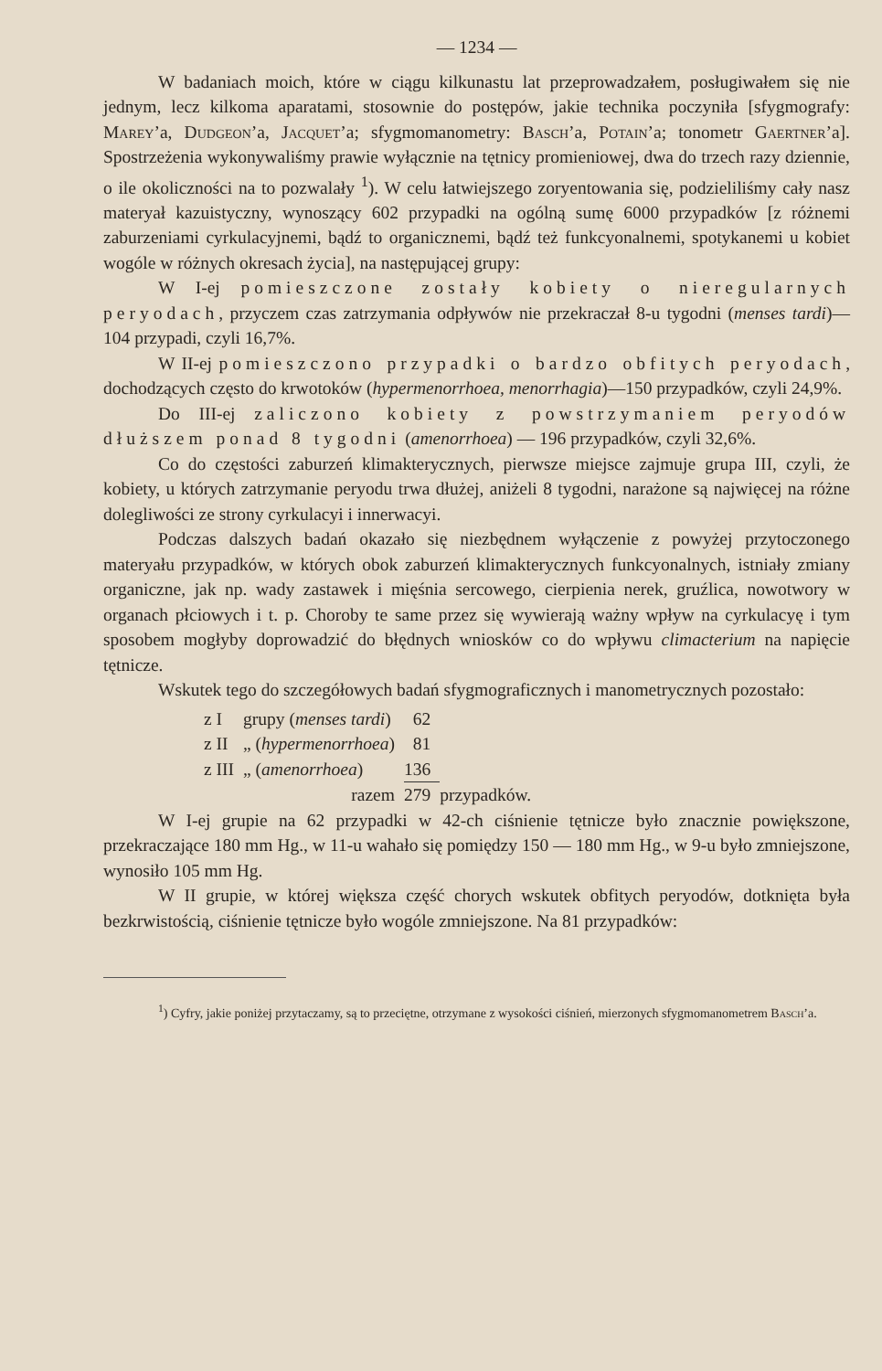— 1234 —
W badaniach moich, które w ciągu kilkunastu lat przeprowadzałem, posługiwałem się nie jednym, lecz kilkoma aparatami, stosownie do postępów, jakie technika poczyniła [sfygmografy: Marey’a, Dudgeon’a, Jacquet’a; sfygmomanometry: Basch’a, Potain’a; tonometr Gaertner’a]. Spostrzeżenia wykonywaliśmy prawie wyłącznie na tętnicy promieniowej, dwa do trzech razy dziennie, o ile okoliczności na to pozwalały <sup>1</sup>). W celu łatwiejszego zoryentowania się, podzieliliśmy cały nasz materyał kazuistyczny, wynoszący 602 przypadki na ogólną sumę 6000 przypadków [z różnemi zaburzeniami cyrkulacyjnemi, bądź to organicznemi, bądź też funkcyonalnemi, spotykanemi u kobiet wogóle w różnych okresach życia], na następującej grupy:
W I-ej pomieszczone zostały kobiety o nieregularnych peryodach, przyczem czas zatrzymania odpływów nie przekraczał 8-u tygodni (menses tardi)—104 przypadi, czyli 16,7%.
W II-ej pomieszczono przypadki o bardzo obfitych peryodach, dochodzących często do krwotoków (hypermenorrhoea, menorrhagia)—150 przypadków, czyli 24,9%.
Do III-ej zaliczono kobiety z powstrzymaniem peryodów dłuższem ponad 8 tygodni (amenorrhoea) — 196 przypadków, czyli 32,6%.
Co do częstości zaburzeń klimakterycznych, pierwsze miejsce zajmuje grupa III, czyli, że kobiety, u których zatrzymanie peryodu trwa dłużej, aniżeli 8 tygodni, narażone są najwięcej na różne dolegliwości ze strony cyrkulacyi i innerwacyi.
Podczas dalszych badań okazało się niezbędnem wyłączenie z powyżej przytoczonego materyału przypadków, w których obok zaburzeń klimakterycznych funkcyonalnych, istniały zmiany organiczne, jak np. wady zastawek i mięśnia sercowego, cierpienia nerek, gruźlica, nowotwory w organach płciowych i t. p. Choroby te same przez się wywierają ważny wpływ na cyrkulacyę i tym sposobem mogłyby doprowadzić do błędnych wniosków co do wpływu climacterium na napięcie tętnicze.
Wskutek tego do szczegółowych badań sfygmograficznych i manometrycznych pozostało:
| z I | grupy ( menses tardi ) | 62 | |
| z II | „ ( hypermenorrhoea ) | 81 | |
| z III | „ ( amenorrhoea ) | 136 | |
| | razem | 279 | przypadków. |
W I-ej grupie na 62 przypadki w 42-ch ciśnienie tętnicze było znacznie powiększone, przekraczające 180 mm Hg., w 11-u wahało się pomiędzy 150 — 180 mm Hg., w 9-u było zmniejszone, wynosiło 105 mm Hg.
W II grupie, w której większa część chorych wskutek obfitych peryodów, dotknięta była bezkrwistością, ciśnienie tętnicze było wogóle zmniejszone. Na 81 przypadków:
<sup>1</sup>) Cyfry, jakie poniżej przytaczamy, są to przeciętne, otrzymane z wysokości ciśnień, mierzonych sfygmomanometrem Basch’a.